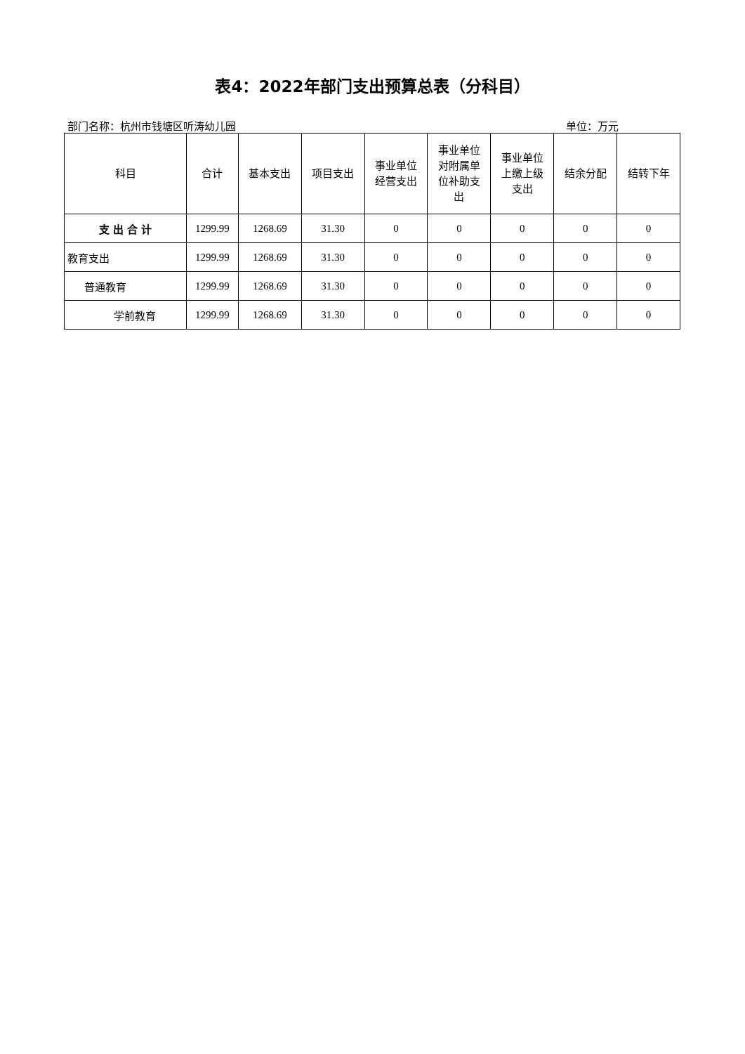表4：2022年部门支出预算总表（分科目）
部门名称：杭州市钱塘区听涛幼儿园 单位：万元
| 科目 | 合计 | 基本支出 | 项目支出 | 事业单位 经营支出 | 事业单位 对附属单 位补助支 出 | 事业单位 上缴上级 支出 | 结余分配 | 结转下年 |
| --- | --- | --- | --- | --- | --- | --- | --- | --- |
| 支 出 合 计 | 1299.99 | 1268.69 | 31.30 | 0 | 0 | 0 | 0 | 0 |
| 教育支出 | 1299.99 | 1268.69 | 31.30 | 0 | 0 | 0 | 0 | 0 |
| 普通教育 | 1299.99 | 1268.69 | 31.30 | 0 | 0 | 0 | 0 | 0 |
| 学前教育 | 1299.99 | 1268.69 | 31.30 | 0 | 0 | 0 | 0 | 0 |